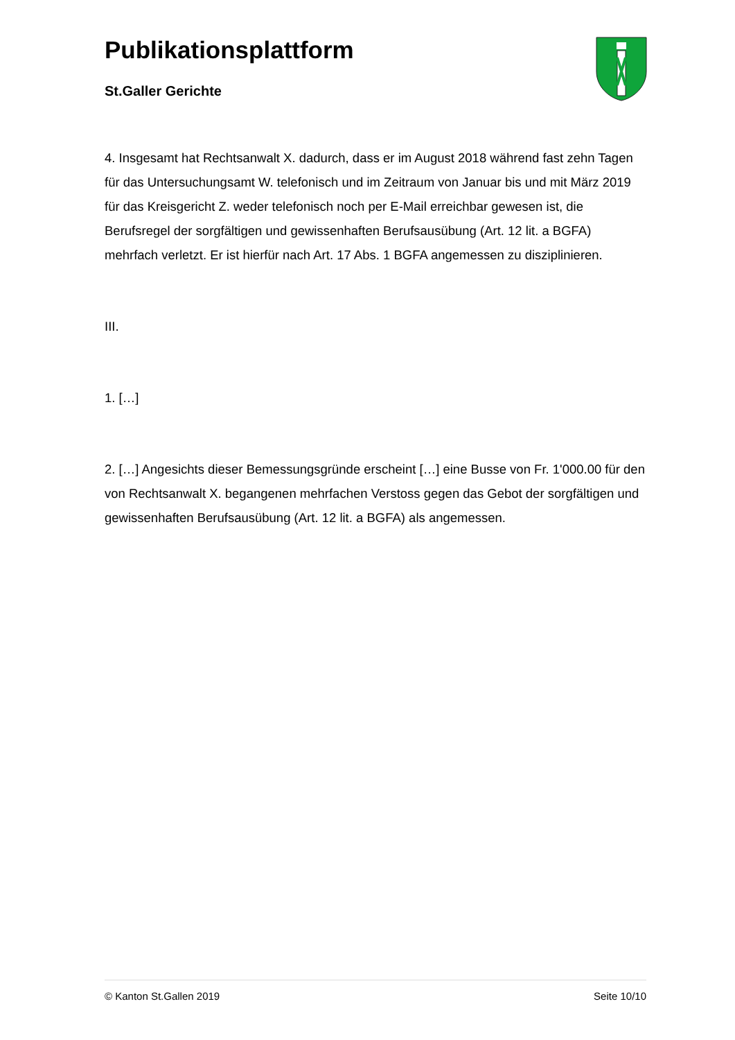Publikationsplattform
St.Galler Gerichte
4. Insgesamt hat Rechtsanwalt X. dadurch, dass er im August 2018 während fast zehn Tagen für das Untersuchungsamt W. telefonisch und im Zeitraum von Januar bis und mit März 2019 für das Kreisgericht Z. weder telefonisch noch per E-Mail erreichbar gewesen ist, die Berufsregel der sorgfältigen und gewissenhaften Berufsausübung (Art. 12 lit. a BGFA) mehrfach verletzt. Er ist hierfür nach Art. 17 Abs. 1 BGFA angemessen zu disziplinieren.
III.
1. […]
2. […] Angesichts dieser Bemessungsgründe erscheint […] eine Busse von Fr. 1'000.00 für den von Rechtsanwalt X. begangenen mehrfachen Verstoss gegen das Gebot der sorgfältigen und gewissenhaften Berufsausübung (Art. 12 lit. a BGFA) als angemessen.
© Kanton St.Gallen 2019 Seite 10/10